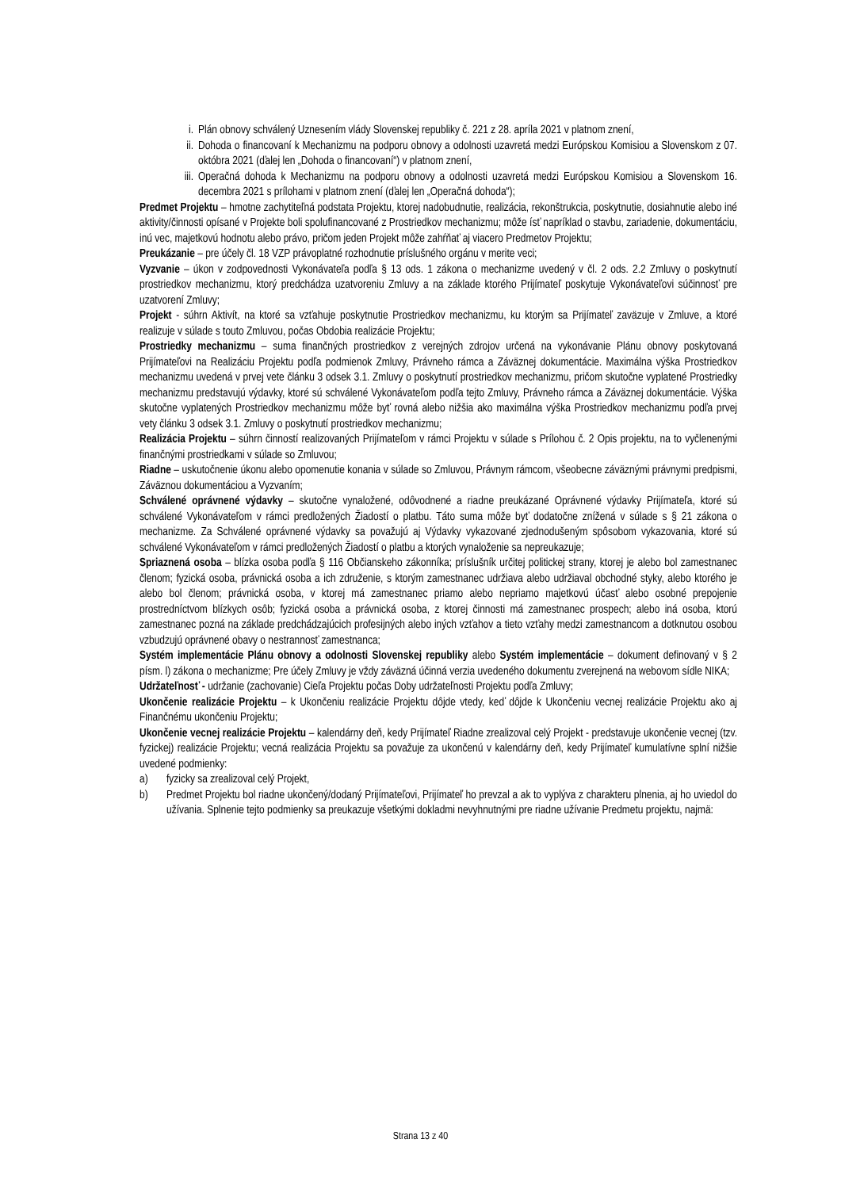i. Plán obnovy schválený Uznesením vlády Slovenskej republiky č. 221 z 28. apríla 2021 v platnom znení,
ii.
Dohoda o financovaní k Mechanizmu na podporu obnovy a odolnosti uzavretá medzi Európskou Komisiou a Slovenskom z 07. októbra 2021 (ďalej len „Dohoda o financovaní“) v platnom znení,
iii.
Operačná dohoda k Mechanizmu na podporu obnovy a odolnosti uzavretá medzi Európskou Komisiou a Slovenskom 16. decembra 2021 s prílohami v platnom znení (ďalej len „Operačná dohoda“);
Predmet Projektu – hmotne zachytiteľná podstata Projektu, ktorej nadobudnutie, realizácia, rekonštrukcia, poskytnutie, dosiahnutie alebo iné aktivity/činnosti opísané v Projekte boli spolufinancované z Prostriedkov mechanizmu; môže ísť napríklad o stavbu, zariadenie, dokumentáciu, inú vec, majetkovú hodnotu alebo právo, pričom jeden Projekt môže zahŕňať aj viacero Predmetov Projektu;
Preukázanie – pre účely čl. 18 VZP právoplatné rozhodnutie príslušného orgánu v merite veci;
Vyzvanie – úkon v zodpovednosti Vykonávateľa podľa § 13 ods. 1 zákona o mechanizme uvedený v čl. 2 ods. 2.2 Zmluvy o poskytnutí prostriedkov mechanizmu, ktorý predchádza uzatvoreniu Zmluvy a na základe ktorého Prijímateľ poskytuje Vykonávateľovi súčinnosť pre uzatvorení Zmluvy;
Projekt - súhrn Aktivít, na ktoré sa vzťahuje poskytnutie Prostriedkov mechanizmu, ku ktorým sa Prijímateľ zaväzuje v Zmluve, a ktoré realizuje v súlade s touto Zmluvou, počas Obdobia realizácie Projektu;
Prostriedky mechanizmu – suma finančných prostriedkov z verejných zdrojov určená na vykonávanie Plánu obnovy poskytovaná Prijímateľovi na Realizáciu Projektu podľa podmienok Zmluvy, Právneho rámca a Záväznej dokumentácie. Maximálna výška Prostriedkov mechanizmu uvedená v prvej vete článku 3 odsek 3.1. Zmluvy o poskytnutí prostriedkov mechanizmu, pričom skutočne vyplatené Prostriedky mechanizmu predstavujú výdavky, ktoré sú schválené Vykonávateľom podľa tejto Zmluvy, Právneho rámca a Záväznej dokumentácie. Výška skutočne vyplatených Prostriedkov mechanizmu môže byť rovná alebo nižšia ako maximálna výška Prostriedkov mechanizmu podľa prvej vety článku 3 odsek 3.1. Zmluvy o poskytnutí prostriedkov mechanizmu;
Realizácia Projektu – súhrn činností realizovaných Prijímateľom v rámci Projektu v súlade s Prílohou č. 2 Opis projektu, na to vyčlenenými finančnými prostriedkami v súlade so Zmluvou;
Riadne – uskutočnenie úkonu alebo opomenutie konania v súlade so Zmluvou, Právnym rámcom, všeobecne záväznými právnymi predpismi, Záväznou dokumentáciou a Vyzvaním;
Schválené oprávnené výdavky – skutočne vynaložené, odôvodnené a riadne preukázané Oprávnené výdavky Prijímateľa, ktoré sú schválené Vykonávateľom v rámci predložených Žiadostí o platbu. Táto suma môže byť dodatočne znížená v súlade s § 21 zákona o mechanizme. Za Schválené oprávnené výdavky sa považujú aj Výdavky vykazované zjednodušeným spôsobom vykazovania, ktoré sú schválené Vykonávateľom v rámci predložených Žiadostí o platbu a ktorých vynaloženie sa nepreukazuje;
Spriaznená osoba – blízka osoba podľa § 116 Občianskeho zákonníka; príslušník určitej politickej strany, ktorej je alebo bol zamestnanec členom; fyzická osoba, právnická osoba a ich združenie, s ktorým zamestnanec udržiava alebo udržiaval obchodné styky, alebo ktorého je alebo bol členom; právnická osoba, v ktorej má zamestnanec priamo alebo nepriamo majetkovú účasť alebo osobné prepojenie prostredníctvom blízkych osôb; fyzická osoba a právnická osoba, z ktorej činnosti má zamestnanec prospech; alebo iná osoba, ktorú zamestnanec pozná na základe predchádzajúcich profesijných alebo iných vzťahov a tieto vzťahy medzi zamestnancom a dotknutou osobou vzbudzujú oprávnené obavy o nestrannosť zamestnanca;
Systém implementácie Plánu obnovy a odolnosti Slovenskej republiky alebo Systém implementácie – dokument definovaný v § 2 písm. l) zákona o mechanizme; Pre účely Zmluvy je vždy záväzná účinná verzia uvedeného dokumentu zverejnená na webovom sídle NIKA;
Udržateľnosť - udržanie (zachovanie) Cieľa Projektu počas Doby udržateľnosti Projektu podľa Zmluvy;
Ukončenie realizácie Projektu – k Ukončeniu realizácie Projektu dôjde vtedy, keď dôjde k Ukončeniu vecnej realizácie Projektu ako aj Finančnému ukončeniu Projektu;
Ukončenie vecnej realizácie Projektu – kalendárny deň, kedy Prijímateľ Riadne zrealizoval celý Projekt - predstavuje ukončenie vecnej (tzv. fyzickej) realizácie Projektu; vecná realizácia Projektu sa považuje za ukončenú v kalendárny deň, kedy Prijímateľ kumulatívne splní nižšie uvedené podmienky:
a) fyzicky sa zrealizoval celý Projekt,
b) Predmet Projektu bol riadne ukončený/dodaný Prijímateľovi, Prijímateľ ho prevzal a ak to vyplýva z charakteru plnenia, aj ho uviedol do užívania. Splnenie tejto podmienky sa preukazuje všetkými dokladmi nevyhnutnými pre riadne užívanie Predmetu projektu, najmä:
Strana 13 z 40